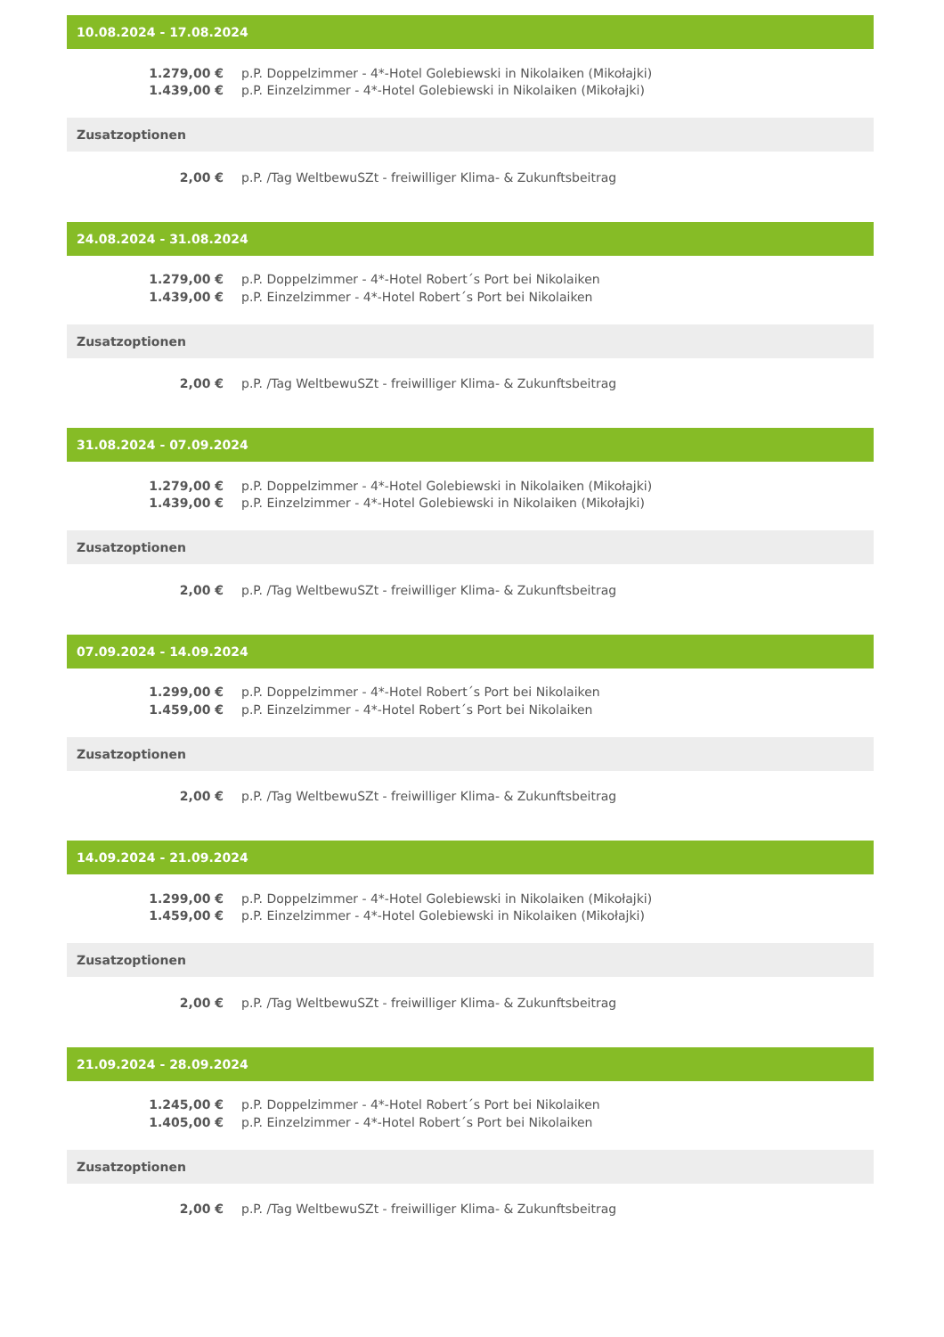10.08.2024 - 17.08.2024
| 1.279,00 € | p.P. Doppelzimmer - 4*-Hotel Golebiewski in Nikolaiken (Mikołajki) |
| 1.439,00 € | p.P. Einzelzimmer - 4*-Hotel Golebiewski in Nikolaiken (Mikołajki) |
Zusatzoptionen
| 2,00 € | p.P. /Tag WeltbewuSZt - freiwilliger Klima- & Zukunftsbeitrag |
24.08.2024 - 31.08.2024
| 1.279,00 € | p.P. Doppelzimmer - 4*-Hotel Robert´s Port bei Nikolaiken |
| 1.439,00 € | p.P. Einzelzimmer - 4*-Hotel Robert´s Port bei Nikolaiken |
Zusatzoptionen
| 2,00 € | p.P. /Tag WeltbewuSZt - freiwilliger Klima- & Zukunftsbeitrag |
31.08.2024 - 07.09.2024
| 1.279,00 € | p.P. Doppelzimmer - 4*-Hotel Golebiewski in Nikolaiken (Mikołajki) |
| 1.439,00 € | p.P. Einzelzimmer - 4*-Hotel Golebiewski in Nikolaiken (Mikołajki) |
Zusatzoptionen
| 2,00 € | p.P. /Tag WeltbewuSZt - freiwilliger Klima- & Zukunftsbeitrag |
07.09.2024 - 14.09.2024
| 1.299,00 € | p.P. Doppelzimmer - 4*-Hotel Robert´s Port bei Nikolaiken |
| 1.459,00 € | p.P. Einzelzimmer - 4*-Hotel Robert´s Port bei Nikolaiken |
Zusatzoptionen
| 2,00 € | p.P. /Tag WeltbewuSZt - freiwilliger Klima- & Zukunftsbeitrag |
14.09.2024 - 21.09.2024
| 1.299,00 € | p.P. Doppelzimmer - 4*-Hotel Golebiewski in Nikolaiken (Mikołajki) |
| 1.459,00 € | p.P. Einzelzimmer - 4*-Hotel Golebiewski in Nikolaiken (Mikołajki) |
Zusatzoptionen
| 2,00 € | p.P. /Tag WeltbewuSZt - freiwilliger Klima- & Zukunftsbeitrag |
21.09.2024 - 28.09.2024
| 1.245,00 € | p.P. Doppelzimmer - 4*-Hotel Robert´s Port bei Nikolaiken |
| 1.405,00 € | p.P. Einzelzimmer - 4*-Hotel Robert´s Port bei Nikolaiken |
Zusatzoptionen
| 2,00 € | p.P. /Tag WeltbewuSZt - freiwilliger Klima- & Zukunftsbeitrag |